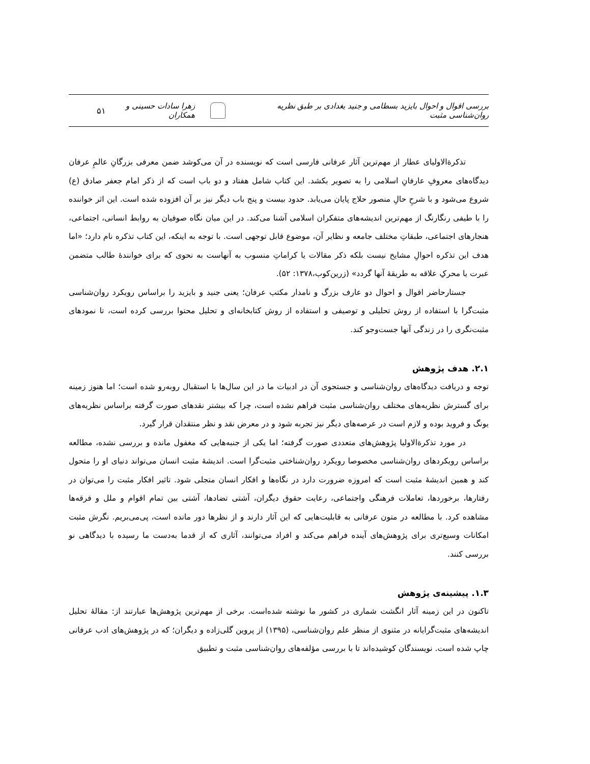بررسی اقوال و احوال بایزید بسطامی و جنید بغدادی بر طبق نظریه روان‌شناسی مثبت زهرا سادات حسینی و همکاران
۵۱
تذکرةالاولیای عطار از مهم‌ترین آثار عرفانی فارسی است که نویسنده در آن می‌کوشد ضمن معرفی بزرگانِ عالمِ عرفان دیدگاه‌های معروفِ عارفانِ اسلامی را به تصویر بکشد. این کتاب شامل هفتاد و دو باب است که از ذکر امام جعفر صادق (ع) شروع می‌شود و با شرحِ حالِ منصور حلاج پایان می‌یابد. حدود بیست و پنج باب دیگر نیز بر آن افزوده شده است. این اثر خواننده را با طیفی رنگارنگ از مهم‌ترین اندیشه‌های متفکران اسلامی آشنا می‌کند. در این میان نگاه صوفیان به روابط انسانی، اجتماعی، هنجارهای اجتماعی، طبقاتِ مختلف جامعه و نظایر آن، موضوع قابل توجهی است. با توجه به اینکه، این کتاب تذکره نام دارد؛ «اما هدف این تذکره احوالِ مشایخ نیست بلکه ذکر مقالات یا کراماتِ منسوب به آنهاست به نحوی که برای خوانندهٔ طالب متضمن عبرت یا محرکِ علاقه به طریقهٔ آنها گردد» (زرین‌کوب،۱۳۷۸: ۵۲).
جستارحاضر اقوال و احوال دو عارف بزرگ و نامدار مکتب عرفان؛ یعنی جنید و بایزید را براساس رویکرد روان‌شناسی مثبت‌گرا با استفاده از روش تحلیلی و توصیفی و استفاده از روش کتابخانه‌ای و تحلیل محتوا بررسی کرده است، تا نمودهای مثبت‌نگری را در زندگی آنها جست‌وجو کند.
۲.۱. هدف پژوهش
توجه و دریافت دیدگاه‌های روان‌شناسی و جستجوی آن در ادبیات ما در این سال‌ها با استقبال روبه‌رو شده است؛ اما هنوز زمینه برای گسترش نظریه‌های مختلف روان‌شناسی مثبت فراهم نشده است، چرا که بیشتر نقدهای صورت گرفته براساس نظریه‌های یونگ و فروید بوده و لازم است در عرصه‌های دیگر نیز تجربه شود و در معرض نقد و نظر منتقدان قرار گیرد.
در مورد تذکرةالاولیا پژوهش‌های متعددی صورت گرفته؛ اما یکی از جنبه‌هایی که مغفول مانده و بررسی نشده، مطالعه براساس رویکردهای روان‌شناسی مخصوصا رویکرد روان‌شناختی مثبت‌گرا است. اندیشهٔ مثبت انسان می‌تواند دنیای او را متحول کند و همین اندیشهٔ مثبت است که امروزه ضرورت دارد در نگاه‌ها و افکار انسان متجلی شود. تاثیر افکار مثبت را می‌توان در رفتارها، برخوردها، تعاملات فرهنگی واجتماعی، رعایت حقوق دیگران، آشتی تضادها، آشتی بین تمام اقوام و ملل و فرقه‌ها مشاهده کرد. با مطالعه در متون عرفانی به قابلیت‌هایی که این آثار دارند و از نظرها دور مانده است، پی‌می‌بریم. نگرش مثبت امکانات وسیع‌تری برای پژوهش‌های آینده فراهم می‌کند و افراد می‌توانند، آثاری که از قدما به‌دست ما رسیده با دیدگاهی نو بررسی کنند.
۱.۳. پیشینه‌ی پژوهش
تاکنون در این زمینه آثار انگشت شماری در کشور ما نوشته شده‌است. برخی از مهم‌ترین پژوهش‌ها عبارتند از: مقالهٔ تحلیل اندیشه‌های مثبت‌گرایانه در مثنوی از منظر علم روان‌شناسی، (۱۳۹۵) از پروین گلی‌زاده و دیگران؛ که در پژوهش‌های ادب عرفانی چاپ شده است. نویسندگان کوشیده‌اند تا با بررسی مؤلفه‌های روان‌شناسی مثبت و تطبیق